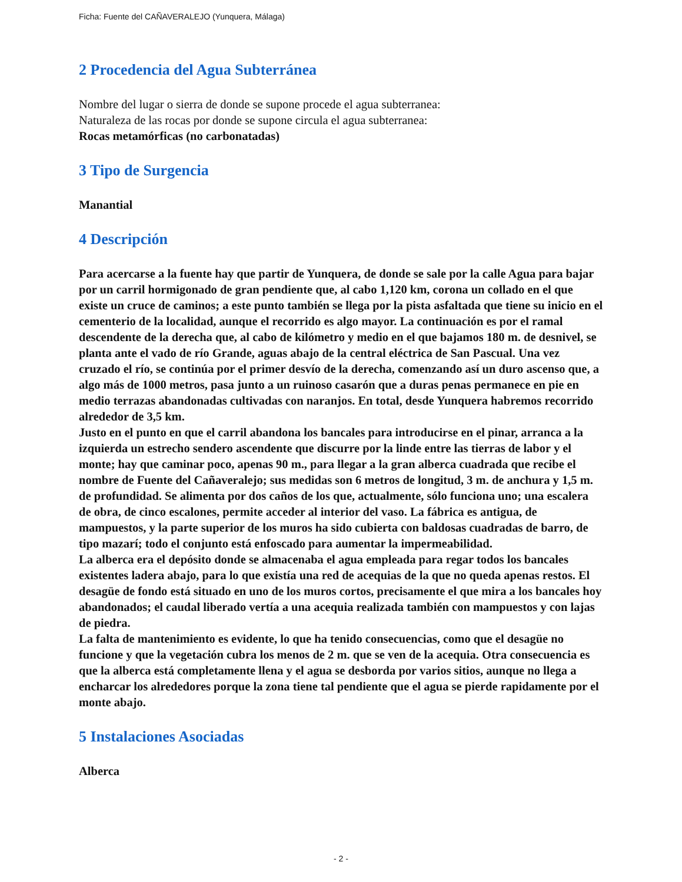Ficha: Fuente del CAÑAVERALEJO (Yunquera, Málaga)
2 Procedencia del Agua Subterránea
Nombre del lugar o sierra de donde se supone procede el agua subterranea:
Naturaleza de las rocas por donde se supone circula el agua subterranea:
Rocas metamórficas (no carbonatadas)
3 Tipo de Surgencia
Manantial
4 Descripción
Para acercarse a la fuente hay que partir de Yunquera, de donde se sale por la calle Agua para bajar por un carril hormigonado de gran pendiente que, al cabo 1,120 km, corona un collado en el que existe un cruce de caminos; a este punto también se llega por la pista asfaltada que tiene su inicio en el cementerio de la localidad, aunque el recorrido es algo mayor. La continuación es por el ramal descendente de la derecha que, al cabo de kilómetro y medio en el que bajamos 180 m. de desnivel, se planta ante el vado de río Grande, aguas abajo de la central eléctrica de San Pascual. Una vez cruzado el río, se continúa por el primer desvío de la derecha, comenzando así un duro ascenso que, a algo más de 1000 metros, pasa junto a un ruinoso casarón que a duras penas permanece en pie en medio terrazas abandonadas cultivadas con naranjos. En total, desde Yunquera habremos recorrido alrededor de 3,5 km.
Justo en el punto en que el carril abandona los bancales para introducirse en el pinar, arranca a la izquierda un estrecho sendero ascendente que discurre por la linde entre las tierras de labor y el monte; hay que caminar poco, apenas 90 m., para llegar a la gran alberca cuadrada que recibe el nombre de Fuente del Cañaveralejo; sus medidas son 6 metros de longitud, 3 m. de anchura y 1,5 m. de profundidad. Se alimenta por dos caños de los que, actualmente, sólo funciona uno; una escalera de obra, de cinco escalones, permite acceder al interior del vaso. La fábrica es antigua, de mampuestos, y la parte superior de los muros ha sido cubierta con baldosas cuadradas de barro, de tipo mazarí; todo el conjunto está enfoscado para aumentar la impermeabilidad.
La alberca era el depósito donde se almacenaba el agua empleada para regar todos los bancales existentes ladera abajo, para lo que existía una red de acequias de la que no queda apenas restos. El desagüe de fondo está situado en uno de los muros cortos, precisamente el que mira a los bancales hoy abandonados; el caudal liberado vertía a una acequia realizada también con mampuestos y con lajas de piedra.
La falta de mantenimiento es evidente, lo que ha tenido consecuencias, como que el desagüe no funcione y que la vegetación cubra los menos de 2 m. que se ven de la acequia. Otra consecuencia es que la alberca está completamente llena y el agua se desborda por varios sitios, aunque no llega a encharcar los alrededores porque la zona tiene tal pendiente que el agua se pierde rapidamente por el monte abajo.
5 Instalaciones Asociadas
Alberca
- 2 -